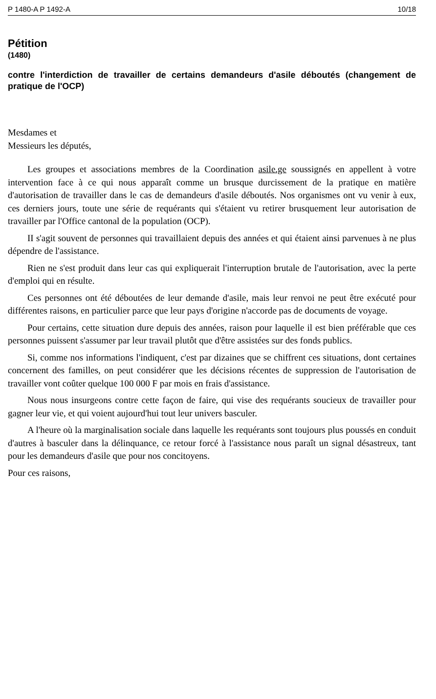P 1480-A P 1492-A 10/18
Pétition
(1480)
contre l'interdiction de travailler de certains demandeurs d'asile déboutés (changement de pratique de l'OCP)
Mesdames et
Messieurs les députés,
Les groupes et associations membres de la Coordination asile.ge soussignés en appellent à votre intervention face à ce qui nous apparaît comme un brusque durcissement de la pratique en matière d'autorisation de travailler dans le cas de demandeurs d'asile déboutés. Nos organismes ont vu venir à eux, ces derniers jours, toute une série de requérants qui s'étaient vu retirer brusquement leur autorisation de travailler par l'Office cantonal de la population (OCP).
II s'agit souvent de personnes qui travaillaient depuis des années et qui étaient ainsi parvenues à ne plus dépendre de l'assistance.
Rien ne s'est produit dans leur cas qui expliquerait l'interruption brutale de l'autorisation, avec la perte d'emploi qui en résulte.
Ces personnes ont été déboutées de leur demande d'asile, mais leur renvoi ne peut être exécuté pour différentes raisons, en particulier parce que leur pays d'origine n'accorde pas de documents de voyage.
Pour certains, cette situation dure depuis des années, raison pour laquelle il est bien préférable que ces personnes puissent s'assumer par leur travail plutôt que d'être assistées sur des fonds publics.
Si, comme nos informations l'indiquent, c'est par dizaines que se chiffrent ces situations, dont certaines concernent des familles, on peut considérer que les décisions récentes de suppression de l'autorisation de travailler vont coûter quelque 100 000 F par mois en frais d'assistance.
Nous nous insurgeons contre cette façon de faire, qui vise des requérants soucieux de travailler pour gagner leur vie, et qui voient aujourd'hui tout leur univers basculer.
A l'heure où la marginalisation sociale dans laquelle les requérants sont toujours plus poussés en conduit d'autres à basculer dans la délinquance, ce retour forcé à l'assistance nous paraît un signal désastreux, tant pour les demandeurs d'asile que pour nos concitoyens.
Pour ces raisons,